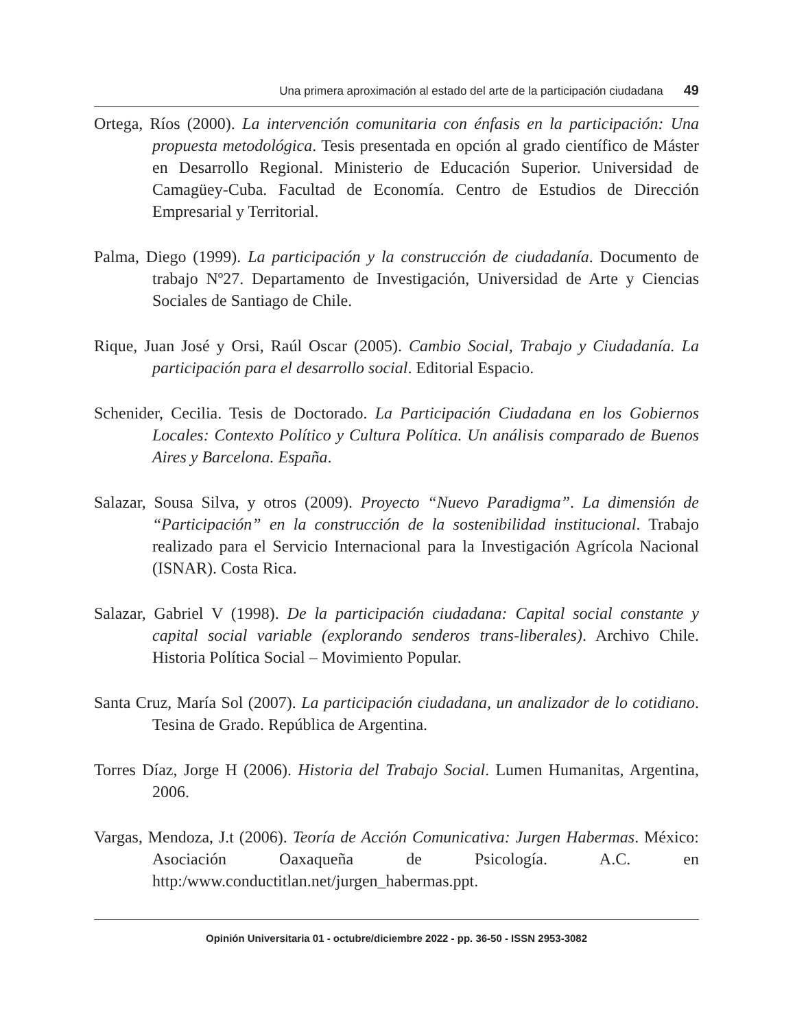Una primera aproximación al estado del arte de la participación ciudadana 49
Ortega, Ríos (2000). La intervención comunitaria con énfasis en la participación: Una propuesta metodológica. Tesis presentada en opción al grado científico de Máster en Desarrollo Regional. Ministerio de Educación Superior. Universidad de Camagüey-Cuba. Facultad de Economía. Centro de Estudios de Dirección Empresarial y Territorial.
Palma, Diego (1999). La participación y la construcción de ciudadanía. Documento de trabajo Nº27. Departamento de Investigación, Universidad de Arte y Ciencias Sociales de Santiago de Chile.
Rique, Juan José y Orsi, Raúl Oscar (2005). Cambio Social, Trabajo y Ciudadanía. La participación para el desarrollo social. Editorial Espacio.
Schenider, Cecilia. Tesis de Doctorado. La Participación Ciudadana en los Gobiernos Locales: Contexto Político y Cultura Política. Un análisis comparado de Buenos Aires y Barcelona. España.
Salazar, Sousa Silva, y otros (2009). Proyecto “Nuevo Paradigma”. La dimensión de “Participación” en la construcción de la sostenibilidad institucional. Trabajo realizado para el Servicio Internacional para la Investigación Agrícola Nacional (ISNAR). Costa Rica.
Salazar, Gabriel V (1998). De la participación ciudadana: Capital social constante y capital social variable (explorando senderos trans-liberales). Archivo Chile. Historia Política Social – Movimiento Popular.
Santa Cruz, María Sol (2007). La participación ciudadana, un analizador de lo cotidiano. Tesina de Grado. República de Argentina.
Torres Díaz, Jorge H (2006). Historia del Trabajo Social. Lumen Humanitas, Argentina, 2006.
Vargas, Mendoza, J.t (2006). Teoría de Acción Comunicativa: Jurgen Habermas. México: Asociación Oaxaqueña de Psicología. A.C. en http:/www.conductitlan.net/jurgen_habermas.ppt.
Opinión Universitaria 01 - octubre/diciembre 2022 - pp. 36-50 - ISSN 2953-3082